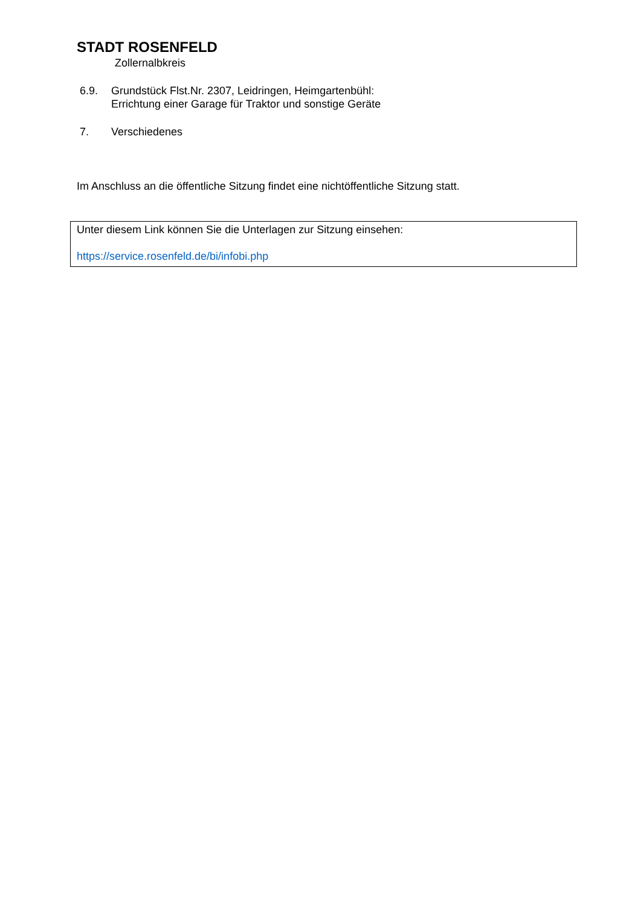STADT ROSENFELD
Zollernalbkreis
6.9. Grundstück Flst.Nr. 2307, Leidringen, Heimgartenbühl:
Errichtung einer Garage für Traktor und sonstige Geräte
7. Verschiedenes
Im Anschluss an die öffentliche Sitzung findet eine nichtöffentliche Sitzung statt.
Unter diesem Link können Sie die Unterlagen zur Sitzung einsehen:
https://service.rosenfeld.de/bi/infobi.php